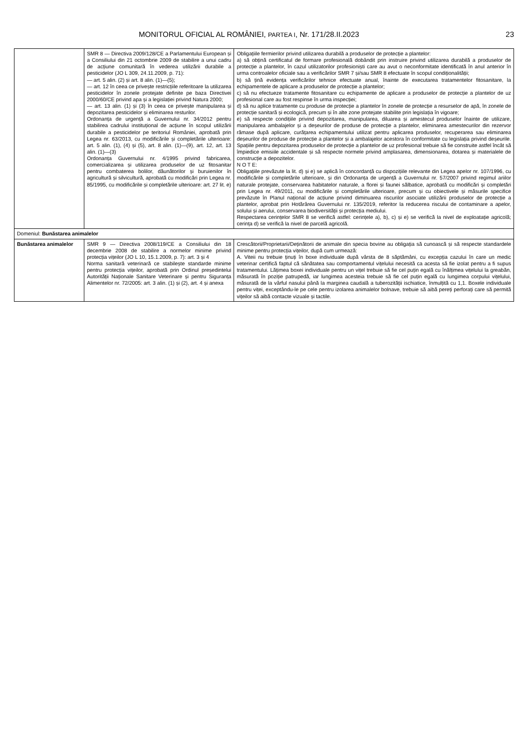MONITORUL OFICIAL AL ROMÂNIEI, PARTEA I, Nr. 171/28.II.2023 23
| | SMR 8 — Directiva 2009/128/CE a Parlamentului European și a Consiliului din 21 octombrie 2009 de stabilire a unui cadru de acțiune comunitară în vederea utilizării durabile a pesticidelor (JO L 309, 24.11.2009, p. 71): — art. 5 alin. (2) și art. 8 alin. (1)—(5); — art. 12 în ceea ce privește restricțiile referitoare la utilizarea pesticidelor în zonele protejate definite pe baza Directivei 2000/60/CE privind apa și a legislației privind Natura 2000; — art. 13 alin. (1) și (3) în ceea ce privește manipularea și depozitarea pesticidelor și eliminarea resturilor. Ordonanța de urgență a Guvernului nr. 34/2012 pentru stabilirea cadrului instituțional de acțiune în scopul utilizării durabile a pesticidelor pe teritoriul României, aprobată prin Legea nr. 63/2013, cu modificările și completările ulterioare: art. 5 alin. (1), (4) și (5), art. 8 alin. (1)—(9), art. 12, art. 13 alin. (1)—(3) Ordonanța Guvernului nr. 4/1995 privind fabricarea, comercializarea și utilizarea produselor de uz fitosanitar pentru combaterea bolilor, dăunătorilor și buruienilor în agricultură și silvicultură, aprobată cu modificări prin Legea nr. 85/1995, cu modificările și completările ulterioare: art. 27 lit. e) | Obligațiile fermierilor privind utilizarea durabilă a produselor de protecție a plantelor: a) să obțină certificatul de formare profesională dobândit prin instruire privind utilizarea durabilă a produselor de protecție a plantelor, în cazul utilizatorilor profesioniști care au avut o neconformitate identificată în anul anterior în urma controalelor oficiale sau a verificărilor SMR 7 și/sau SMR 8 efectuate în scopul condiționalității; b) să țină evidența verificărilor tehnice efectuate anual, înainte de executarea tratamentelor fitosanitare, la echipamentele de aplicare a produselor de protecție a plantelor; c) să nu efectueze tratamente fitosanitare cu echipamente de aplicare a produselor de protecție a plantelor de uz profesional care au fost respinse în urma inspecției; d) să nu aplice tratamente cu produse de protecție a plantelor în zonele de protecție a resurselor de apă, în zonele de protecție sanitară și ecologică, precum și în alte zone protejate stabilite prin legislația în vigoare; e) să respecte condițiile privind depozitarea, manipularea, diluarea și amestecul produselor înainte de utilizare, manipularea ambalajelor și a deșeurilor de produse de protecție a plantelor, eliminarea amestecurilor din rezervor rămase după aplicare, curățarea echipamentului utilizat pentru aplicarea produselor, recuperarea sau eliminarea deșeurilor de produse de protecție a plantelor și a ambalajelor acestora în conformitate cu legislația privind deșeurile. Spațiile pentru depozitarea produselor de protecție a plantelor de uz profesional trebuie să fie construite astfel încât să împiedice emisiile accidentale și să respecte normele privind amplasarea, dimensionarea, dotarea și materialele de construcție a depozitelor. N O T E: Obligațiile prevăzute la lit. d) și e) se aplică în concordanță cu dispozițiile relevante din Legea apelor nr. 107/1996, cu modificările și completările ulterioare, și din Ordonanța de urgență a Guvernului nr. 57/2007 privind regimul ariilor naturale protejate, conservarea habitatelor naturale, a florei și faunei sălbatice, aprobată cu modificări și completări prin Legea nr. 49/2011, cu modificările și completările ulterioare, precum și cu obiectivele și măsurile specifice prevăzute în Planul național de acțiune privind diminuarea riscurilor asociate utilizării produselor de protecție a plantelor, aprobat prin Hotărârea Guvernului nr. 135/2019, referitor la reducerea riscului de contaminare a apelor, solului și aerului, conservarea biodiversității și protecția mediului. Respectarea cerințelor SMR 8 se verifică astfel: cerințele a), b), c) și e) se verifică la nivel de exploatație agricolă; cerința d) se verifică la nivel de parcelă agricolă. |
| Domeniul: Bunăstarea animalelor | | |
| Bunăstarea animalelor | SMR 9 — Directiva 2008/119/CE a Consiliului din 18 decembrie 2008 de stabilire a normelor minime privind protecția vițeilor (JO L 10, 15.1.2009, p. 7): art. 3 și 4 Norma sanitară veterinară ce stabilește standarde minime pentru protecția vițeilor, aprobată prin Ordinul președintelui Autorității Naționale Sanitare Veterinare și pentru Siguranța Alimentelor nr. 72/2005: art. 3 alin. (1) și (2), art. 4 și anexa | Crescătorii/Proprietarii/Deținătorii de animale din specia bovine au obligația să cunoască și să respecte standardele minime pentru protecția vițeilor, după cum urmează: A. Viteii nu trebuie ținuți în boxe individuale după vârsta de 8 săptămâni, cu excepția cazului în care un medic veterinar certifică faptul că sănătatea sau comportamentul vițelului necesită ca acesta să fie izolat pentru a fi supus tratamentului. Lățimea boxei individuale pentru un vițel trebuie să fie cel puțin egală cu înălțimea vițelului la greabăn, măsurată în poziție patrupedă, iar lungimea acesteia trebuie să fie cel puțin egală cu lungimea corpului vițelului, măsurată de la vârful nasului până la marginea caudală a tuberozității ischiatice, înmulțită cu 1,1. Boxele individuale pentru viței, exceptându-le pe cele pentru izolarea animalelor bolnave, trebuie să aibă pereți perforați care să permită vițeilor să aibă contacte vizuale și tactile. |